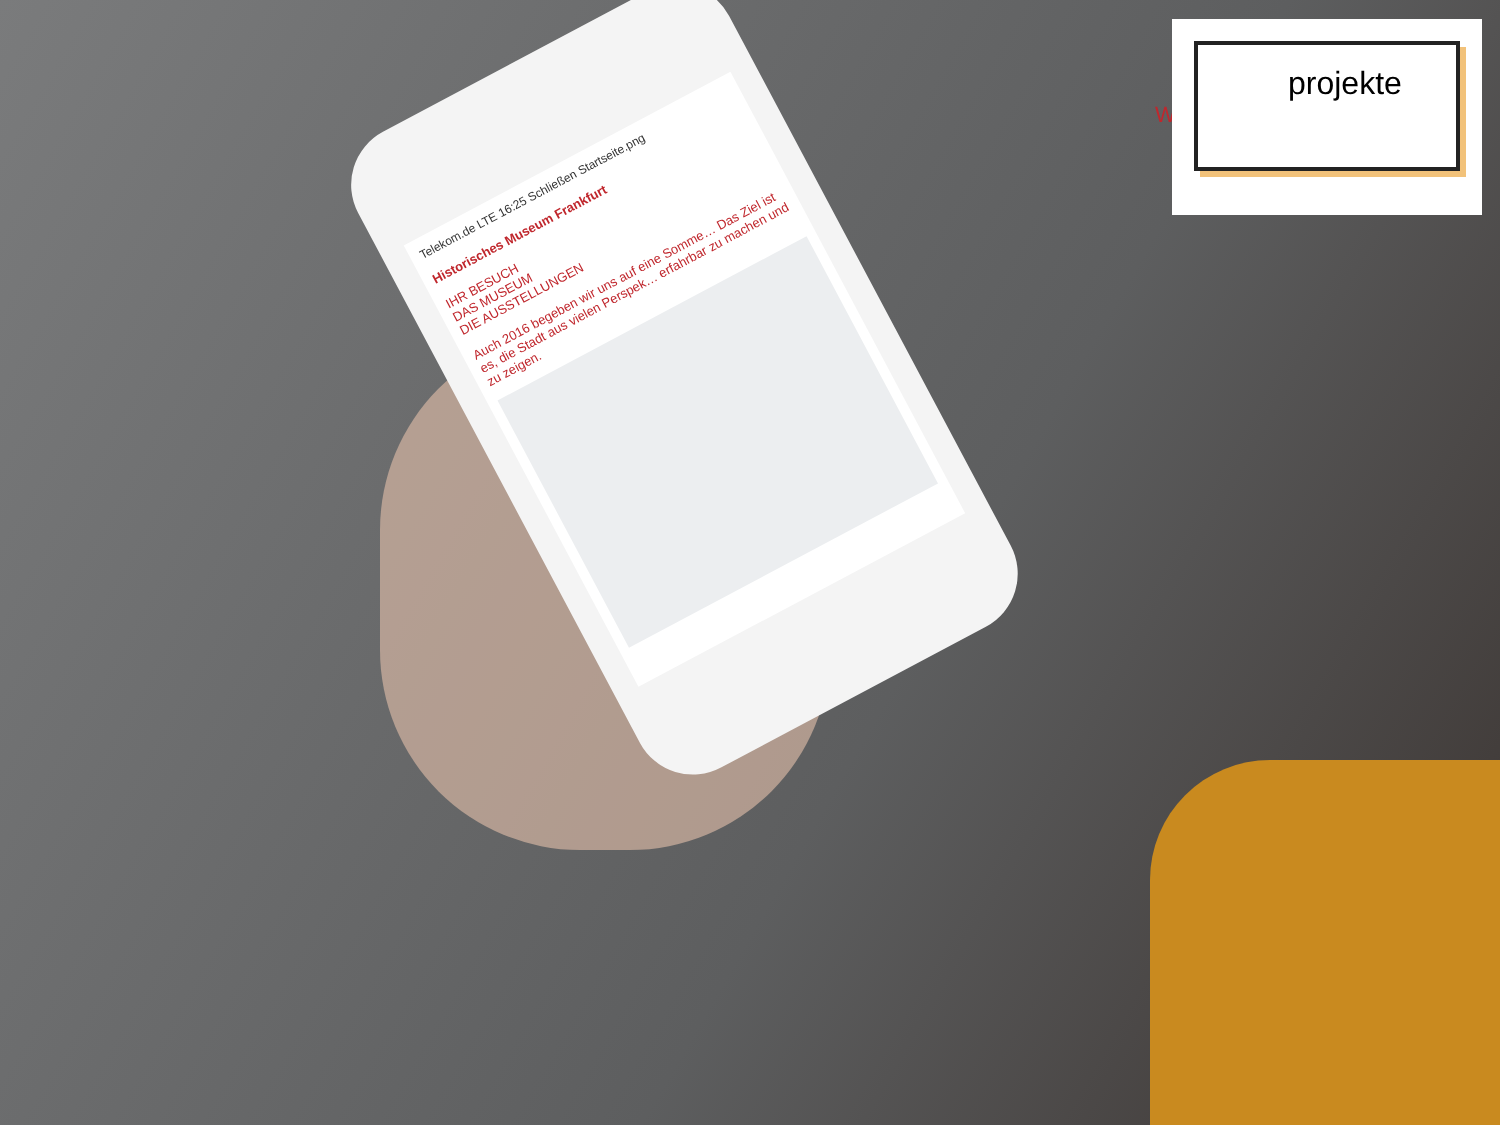Telekom.de LTE 16:25 Schließen Startseite.png
Historisches Museum Frankfurt
IHR BESUCH
DAS MUSEUM
DIE AUSSTELLUNGEN
Auch 2016 begeben wir uns auf eine Somme… Das Ziel ist es, die Stadt aus vielen Perspek… erfahrbar zu machen und zu zeigen.
W
projekte